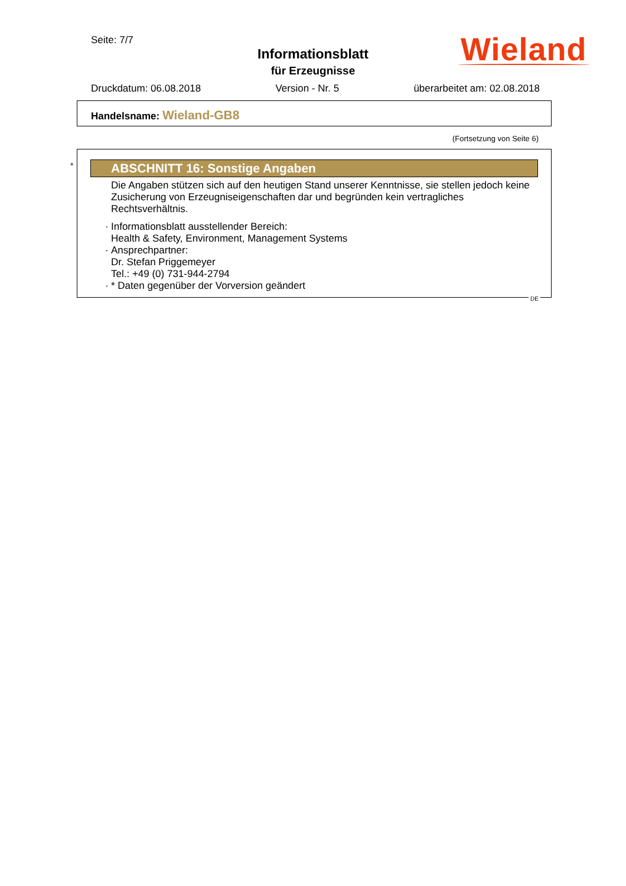Seite: 7/7
Informationsblatt
für Erzeugnisse
Wieland
Druckdatum: 06.08.2018 Version - Nr. 5 überarbeitet am: 02.08.2018
Handelsname: Wieland-GB8
(Fortsetzung von Seite 6)
*
ABSCHNITT 16: Sonstige Angaben
Die Angaben stützen sich auf den heutigen Stand unserer Kenntnisse, sie stellen jedoch keine Zusicherung von Erzeugniseigenschaften dar und begründen kein vertragliches Rechtsverhältnis.
· Informationsblatt ausstellender Bereich:
Health & Safety, Environment, Management Systems
· Ansprechpartner:
Dr. Stefan Priggemeyer
Tel.: +49 (0) 731-944-2794
· * Daten gegenüber der Vorversion geändert
DE